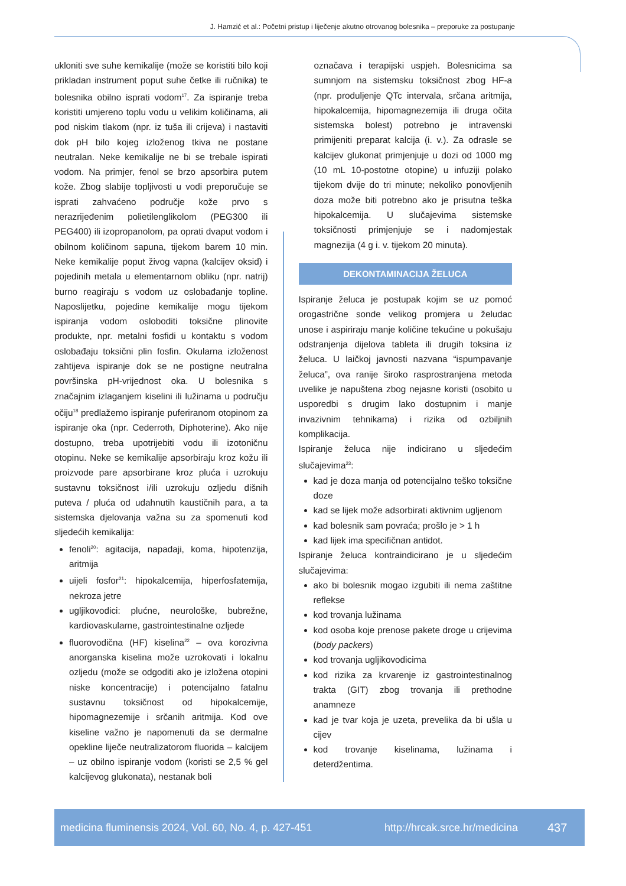J. Hamzić et al.: Početni pristup i liječenje akutno otrovanog bolesnika – preporuke za postupanje
ukloniti sve suhe kemikalije (može se koristiti bilo koji prikladan instrument poput suhe četke ili ručnika) te bolesnika obilno isprati vodom<sup>17</sup>. Za ispiranje treba koristiti umjereno toplu vodu u velikim količinama, ali pod niskim tlakom (npr. iz tuša ili crijeva) i nastaviti dok pH bilo kojeg izloženog tkiva ne postane neutralan. Neke kemikalije ne bi se trebale ispirati vodom. Na primjer, fenol se brzo apsorbira putem kože. Zbog slabije topljivosti u vodi preporučuje se isprati zahvaćeno područje kože prvo s nerazrijeđenim polietilenglikolom (PEG300 ili PEG400) ili izopropanolom, pa oprati dvaput vodom i obilnom količinom sapuna, tijekom barem 10 min. Neke kemikalije poput živog vapna (kalcijev oksid) i pojedinih metala u elementarnom obliku (npr. natrij) burno reagiraju s vodom uz oslobađanje topline. Naposlijetku, pojedine kemikalije mogu tijekom ispiranja vodom osloboditi toksične plinovite produkte, npr. metalni fosfidi u kontaktu s vodom oslobađaju toksični plin fosfin. Okularna izloženost zahtijeva ispiranje dok se ne postigne neutralna površinska pH-vrijednost oka. U bolesnika s značajnim izlaganjem kiselini ili lužinama u području očiju<sup>18</sup> predlažemo ispiranje puferiranom otopinom za ispiranje oka (npr. Cederroth, Diphoterine). Ako nije dostupno, treba upotrijebiti vodu ili izotoničnu otopinu. Neke se kemikalije apsorbiraju kroz kožu ili proizvode pare apsorbirane kroz pluća i uzrokuju sustavnu toksičnost i/ili uzrokuju ozljedu dišnih puteva / pluća od udahnutih kaustičnih para, a ta sistemska djelovanja važna su za spomenuti kod sljedećih kemikalija:
fenoli<sup>20</sup>: agitacija, napadaji, koma, hipotenzija, aritmija
uijeli fosfor<sup>21</sup>: hipokalcemija, hiperfosfatemija, nekroza jetre
ugljikovodici: plućne, neurološke, bubrežne, kardiovaskularne, gastrointestinalne ozljede
fluorovodična (HF) kiselina<sup>22</sup> – ova korozivna anorganska kiselina može uzrokovati i lokalnu ozljedu (može se odgoditi ako je izložena otopini niske koncentracije) i potencijalno fatalnu sustavnu toksičnost od hipokalcemije, hipomagnezemije i srčanih aritmija. Kod ove kiseline važno je napomenuti da se dermalne opekline liječe neutralizatorom fluorida – kalcijem – uz obilno ispiranje vodom (koristi se 2,5 % gel kalcijevog glukonata), nestanak boli
označava i terapijski uspjeh. Bolesnicima sa sumnjom na sistemsku toksičnost zbog HF-a (npr. produljenje QTc intervala, srčana aritmija, hipokalcemija, hipomagnezemija ili druga očita sistemska bolest) potrebno je intravenski primijeniti preparat kalcija (i. v.). Za odrasle se kalcijev glukonat primjenjuje u dozi od 1000 mg (10 mL 10-postotne otopine) u infuziji polako tijekom dvije do tri minute; nekoliko ponovljenih doza može biti potrebno ako je prisutna teška hipokalcemija. U slučajevima sistemske toksičnosti primjenjuje se i nadomjestak magnezija (4 g i. v. tijekom 20 minuta).
DEKONTAMINACIJA ŽELUCA
Ispiranje želuca je postupak kojim se uz pomoć orogastrične sonde velikog promjera u želudac unose i aspiriraju manje količine tekućine u pokušaju odstranjenja dijelova tableta ili drugih toksina iz želuca. U laičkoj javnosti nazvana “ispumpavanje želuca”, ova ranije široko rasprostranjena metoda uvelike je napuštena zbog nejasne koristi (osobito u usporedbi s drugim lako dostupnim i manje invazivnim tehnikama) i rizika od ozbiljnih komplikacija.
Ispiranje želuca nije indicirano u sljedećim slučajevima<sup>23</sup>:
kad je doza manja od potencijalno teško toksične doze
kad se lijek može adsorbirati aktivnim ugljenom
kad bolesnik sam povraća; prošlo je > 1 h
kad lijek ima specifičnan antidot.
Ispiranje želuca kontraindicirano je u sljedećim slučajevima:
ako bi bolesnik mogao izgubiti ili nema zaštitne reflekse
kod trovanja lužinama
kod osoba koje prenose pakete droge u crijevima (body packers)
kod trovanja ugljikovodicima
kod rizika za krvarenje iz gastrointestinalnog trakta (GIT) zbog trovanja ili prethodne anamneze
kad je tvar koja je uzeta, prevelika da bi ušla u cijev
kod trovanje kiselinama, lužinama i deterdžentima.
medicina fluminensis 2024, Vol. 60, No. 4, p. 427-451 http://hrcak.srce.hr/medicina 437